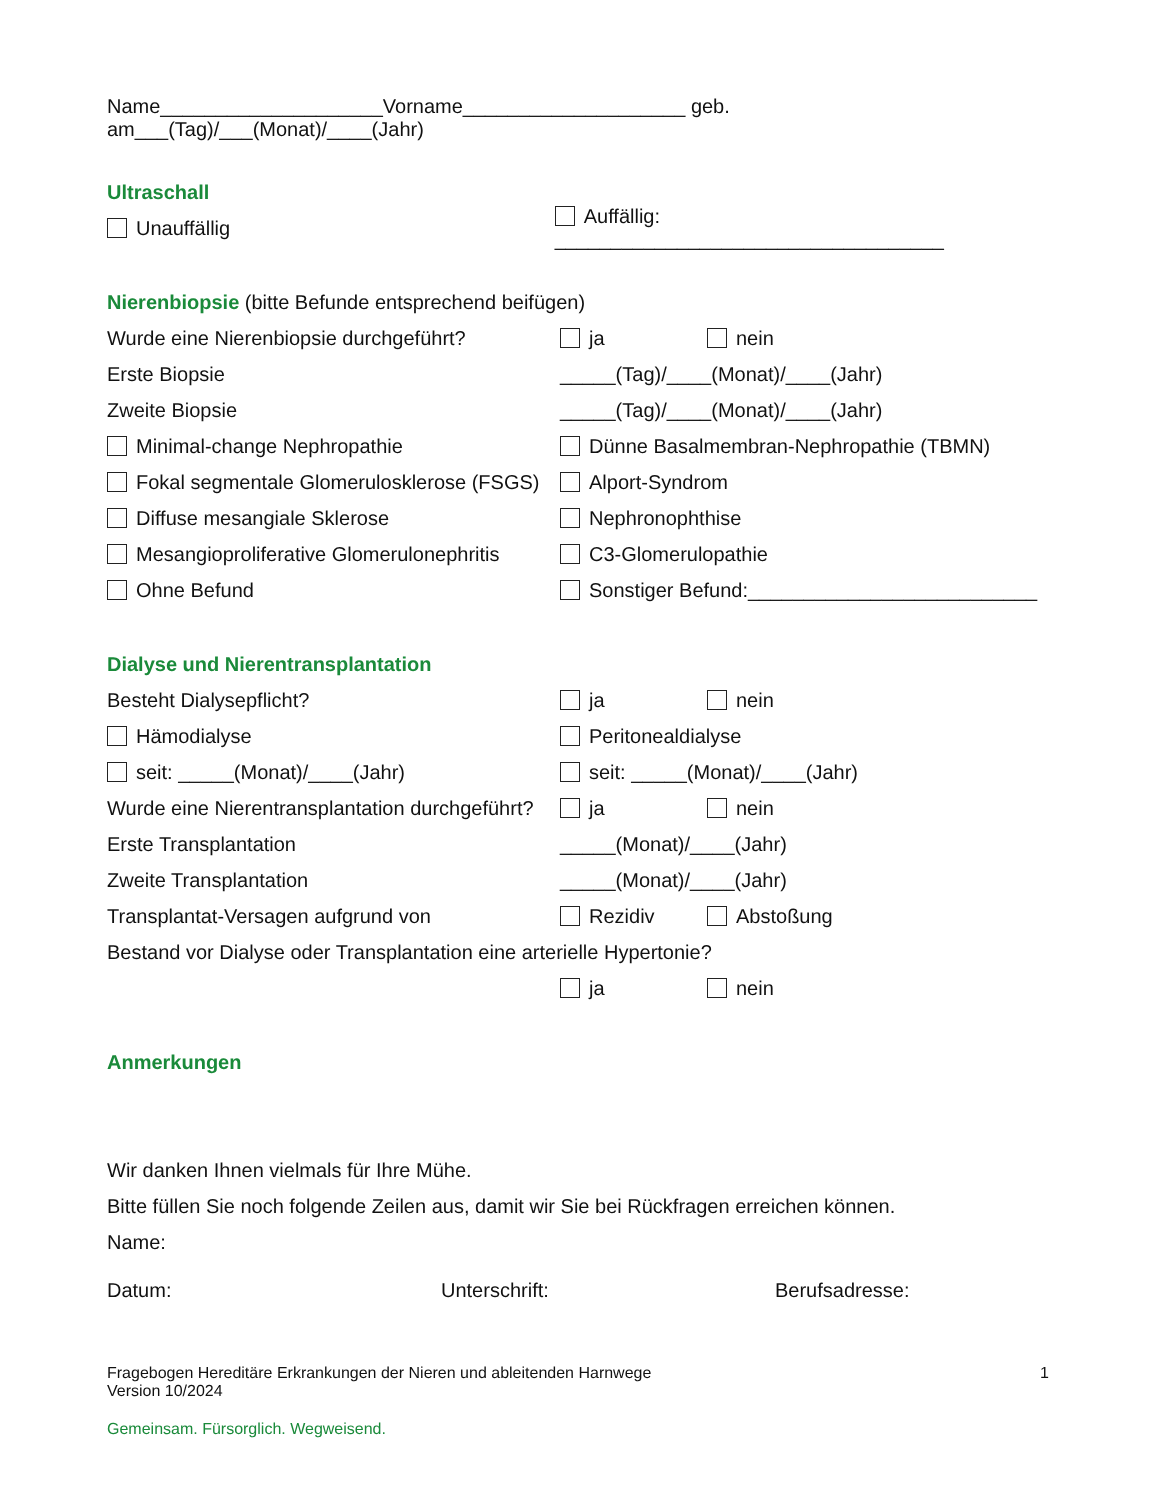Name____________________Vorname____________________ geb. am___(Tag)/___(Monat)/____(Jahr)
Ultraschall
Unauffällig
Auffällig: ___________________________________
Nierenbiopsie (bitte Befunde entsprechend beifügen)
Wurde eine Nierenbiopsie durchgeführt?
ja nein
Erste Biopsie
_____(Tag)/____(Monat)/____(Jahr)
Zweite Biopsie
_____(Tag)/____(Monat)/____(Jahr)
Minimal-change Nephropathie
Dünne Basalmembran-Nephropathie (TBMN)
Fokal segmentale Glomerulosklerose (FSGS)
Alport-Syndrom
Diffuse mesangiale Sklerose Nephronophthise
Mesangioproliferative Glomerulonephritis
C3-Glomerulopathie
Ohne Befund
Sonstiger Befund:__________________________
Dialyse und Nierentransplantation
Besteht Dialysepflicht? ja nein
Hämodialyse Peritonealdialyse
seit: _____(Monat)/____(Jahr) seit: _____(Monat)/____(Jahr)
Wurde eine Nierentransplantation durchgeführt?
ja nein
Erste Transplantation _____(Monat)/____(Jahr)
Zweite Transplantation _____(Monat)/____(Jahr)
Transplantat-Versagen aufgrund von Rezidiv Abstoßung
Bestand vor Dialyse oder Transplantation eine arterielle Hypertonie?
ja nein
Anmerkungen
Wir danken Ihnen vielmals für Ihre Mühe.
Bitte füllen Sie noch folgende Zeilen aus, damit wir Sie bei Rückfragen erreichen können.
Name:
Datum: Unterschrift: Berufsadresse:
Fragebogen Hereditäre Erkrankungen der Nieren und ableitenden Harnwege
Version 10/2024
1
Gemeinsam. Fürsorglich. Wegweisend.